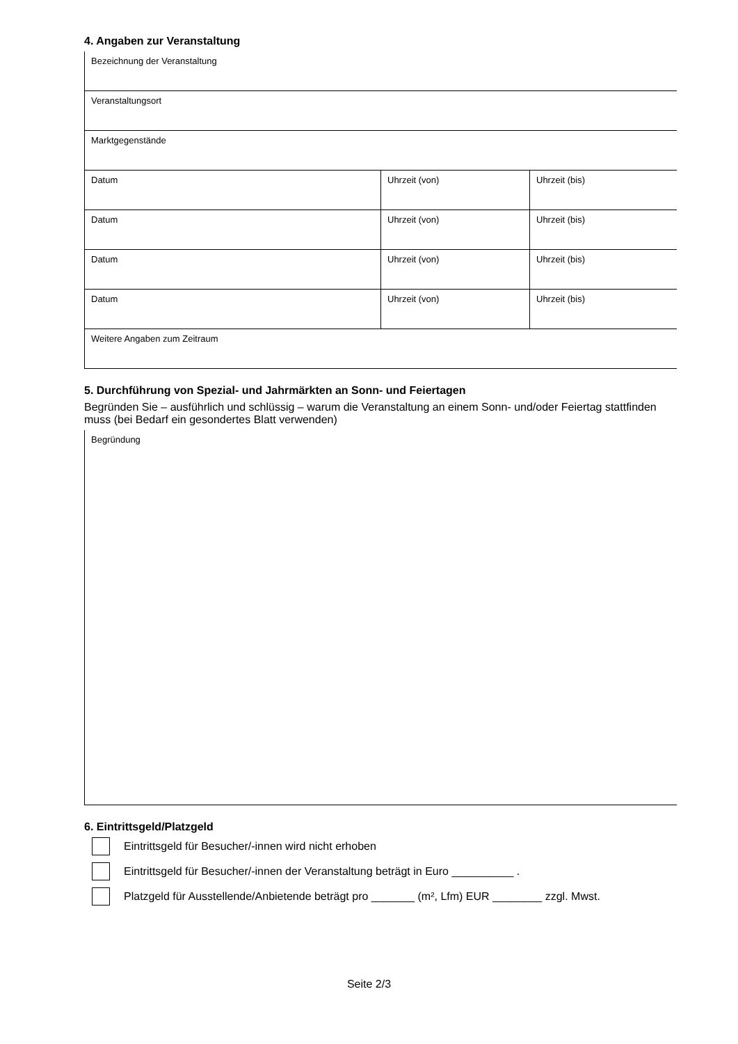4. Angaben zur Veranstaltung
| Bezeichnung der Veranstaltung | | |
| Veranstaltungsort | | |
| Marktgegenstände | | |
| Datum | Uhrzeit (von) | Uhrzeit (bis) |
| Datum | Uhrzeit (von) | Uhrzeit (bis) |
| Datum | Uhrzeit (von) | Uhrzeit (bis) |
| Datum | Uhrzeit (von) | Uhrzeit (bis) |
| Weitere Angaben zum Zeitraum | | |
5. Durchführung von Spezial- und Jahrmärkten an Sonn- und Feiertagen
Begründen Sie – ausführlich und schlüssig – warum die Veranstaltung an einem Sonn- und/oder Feiertag stattfinden muss (bei Bedarf ein gesondertes Blatt verwenden)
| Begründung |
6. Eintrittsgeld/Platzgeld
Eintrittsgeld für Besucher/-innen wird nicht erhoben
Eintrittsgeld für Besucher/-innen der Veranstaltung beträgt in Euro __________ .
Platzgeld für Ausstellende/Anbietende beträgt pro _______ (m², Lfm) EUR ________ zzgl. Mwst.
Seite 2/3